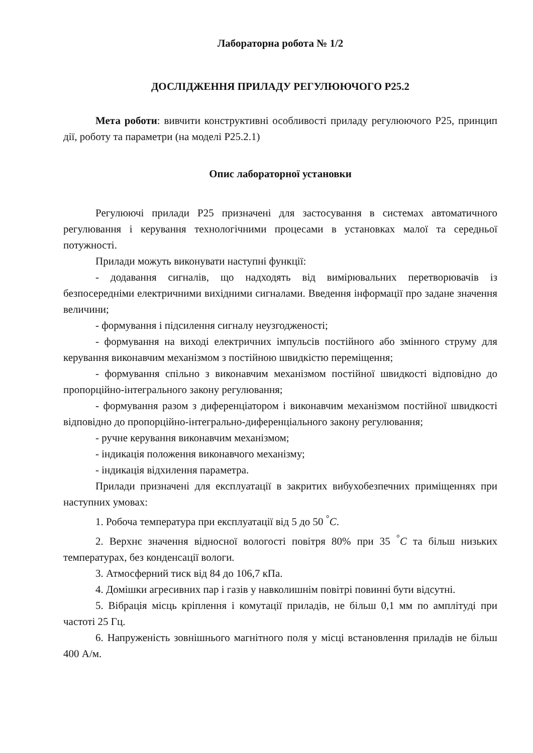Лабораторна робота № 1/2
ДОСЛІДЖЕННЯ ПРИЛАДУ РЕГУЛЮЮЧОГО Р25.2
Мета роботи: вивчити конструктивні особливості приладу регулюючого Р25, принцип дії, роботу та параметри (на моделі Р25.2.1)
Опис лабораторної установки
Регулюючі прилади Р25 призначені для застосування в системах автоматичного регулювання і керування технологічними процесами в установках малої та середньої потужності.
Прилади можуть виконувати наступні функції:
- додавання сигналів, що надходять від вимірювальних перетворювачів із безпосередніми електричними вихідними сигналами. Введення інформації про задане значення величини;
- формування і підсилення сигналу неузгодженості;
- формування на виході електричних імпульсів постійного або змінного струму для керування виконавчим механізмом з постійною швидкістю переміщення;
- формування спільно з виконавчим механізмом постійної швидкості відповідно до пропорційно-інтегрального закону регулювання;
- формування разом з диференціатором і виконавчим механізмом постійної швидкості відповідно до пропорційно-інтегрально-диференціального закону регулювання;
- ручне керування виконавчим механізмом;
- індикація положення виконавчого механізму;
- індикація відхилення параметра.
Прилади призначені для експлуатації в закритих вибухобезпечних приміщеннях при наступних умовах:
1. Робоча температура при експлуатації від 5 до 50 <sup>°</sup>C.
2. Верхнє значення відносної вологості повітря 80% при 35 <sup>°</sup>C та більш низьких температурах, без конденсації вологи.
3. Атмосферний тиск від 84 до 106,7 кПа.
4. Домішки агресивних пар і газів у навколишнім повітрі повинні бути відсутні.
5. Вібрація місць кріплення і комутації приладів, не більш 0,1 мм по амплітуді при частоті 25 Гц.
6. Напруженість зовнішнього магнітного поля у місці встановлення приладів не більш 400 А/м.